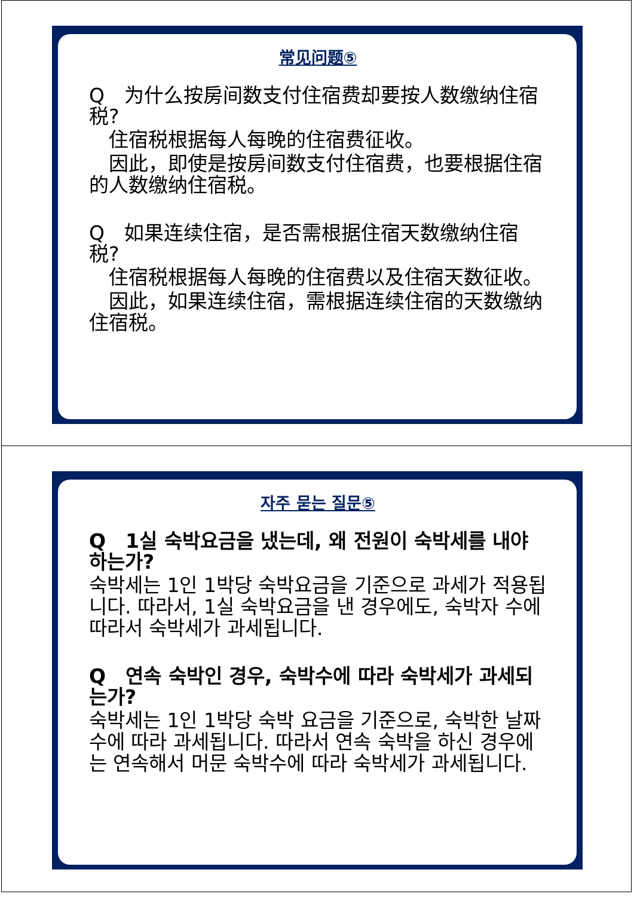常见问题⑤
Q　为什么按房间数支付住宿费却要按人数缴纳住宿税?
　住宿税根据每人每晚的住宿费征收。
　因此，即使是按房间数支付住宿费，也要根据住宿的人数缴纳住宿税。
Q　如果连续住宿，是否需根据住宿天数缴纳住宿税?
　住宿税根据每人每晚的住宿费以及住宿天数征收。
　因此，如果连续住宿，需根据连续住宿的天数缴纳住宿税。
자주 묻는 질문⑤
Q　1실 숙박요금을 냈는데, 왜 전원이 숙박세를 내야 하는가?
숙박세는 1인 1박당 숙박요금을 기준으로 과세가 적용됩니다. 따라서, 1실 숙박요금을 낸 경우에도, 숙박자 수에 따라서 숙박세가 과세됩니다.
Q　연속 숙박인 경우, 숙박수에 따라 숙박세가 과세되는가?
숙박세는 1인 1박당 숙박 요금을 기준으로, 숙박한 날짜수에 따라 과세됩니다. 따라서 연속 숙박을 하신 경우에는 연속해서 머문 숙박수에 따라 숙박세가 과세됩니다.